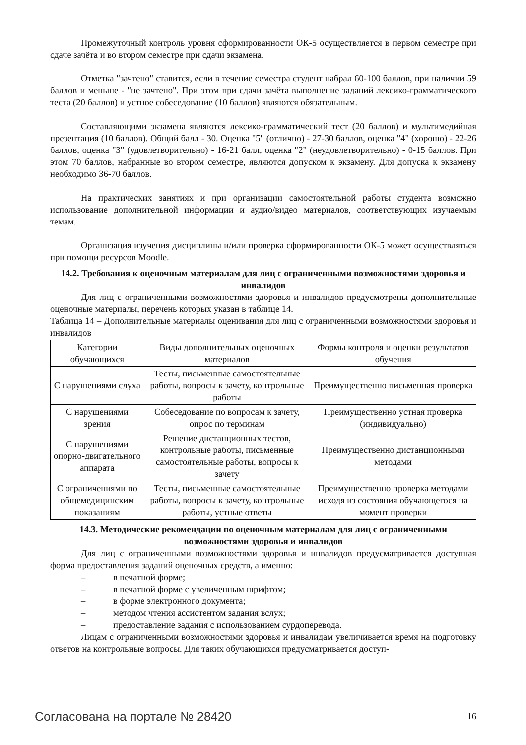Промежуточный контроль уровня сформированности ОК-5 осуществляется в первом семестре при сдаче зачёта и во втором семестре при сдачи экзамена.
Отметка "зачтено" ставится, если в течение семестра студент набрал 60-100 баллов, при наличии 59 баллов и меньше - "не зачтено". При этом при сдачи зачёта выполнение заданий лексико-грамматического теста (20 баллов) и устное собеседование (10 баллов) являются обязательным.
Составляющими экзамена являются лексико-грамматический тест (20 баллов) и мультимедийная презентация (10 баллов). Общий балл - 30. Оценка "5" (отлично) - 27-30 баллов, оценка "4" (хорошо) - 22-26 баллов, оценка "3" (удовлетворительно) - 16-21 балл, оценка "2" (неудовлетворительно) - 0-15 баллов. При этом 70 баллов, набранные во втором семестре, являются допуском к экзамену. Для допуска к экзамену необходимо 36-70 баллов.
На практических занятиях и при организации самостоятельной работы студента возможно использование дополнительной информации и аудио/видео материалов, соответствующих изучаемым темам.
Организация изучения дисциплины и/или проверка сформированности ОК-5 может осуществляться при помощи ресурсов Moodle.
14.2. Требования к оценочным материалам для лиц с ограниченными возможностями здоровья и инвалидов
Для лиц с ограниченными возможностями здоровья и инвалидов предусмотрены дополнительные оценочные материалы, перечень которых указан в таблице 14.
Таблица 14 – Дополнительные материалы оценивания для лиц с ограниченными возможностями здоровья и инвалидов
| Категории обучающихся | Виды дополнительных оценочных материалов | Формы контроля и оценки результатов обучения |
| С нарушениями слуха | Тесты, письменные самостоятельные работы, вопросы к зачету, контрольные работы | Преимущественно письменная проверка |
| С нарушениями зрения | Собеседование по вопросам к зачету, опрос по терминам | Преимущественно устная проверка (индивидуально) |
| С нарушениями опорно-двигательного аппарата | Решение дистанционных тестов, контрольные работы, письменные самостоятельные работы, вопросы к зачету | Преимущественно дистанционными методами |
| С ограничениями по общемедицинским показаниям | Тесты, письменные самостоятельные работы, вопросы к зачету, контрольные работы, устные ответы | Преимущественно проверка методами исходя из состояния обучающегося на момент проверки |
14.3. Методические рекомендации по оценочным материалам для лиц с ограниченными возможностями здоровья и инвалидов
Для лиц с ограниченными возможностями здоровья и инвалидов предусматривается доступная форма предоставления заданий оценочных средств, а именно:
– в печатной форме;
– в печатной форме с увеличенным шрифтом;
– в форме электронного документа;
– методом чтения ассистентом задания вслух;
– предоставление задания с использованием сурдоперевода.
Лицам с ограниченными возможностями здоровья и инвалидам увеличивается время на подготовку ответов на контрольные вопросы. Для таких обучающихся предусматривается доступ-
Согласована на портале № 28420 16